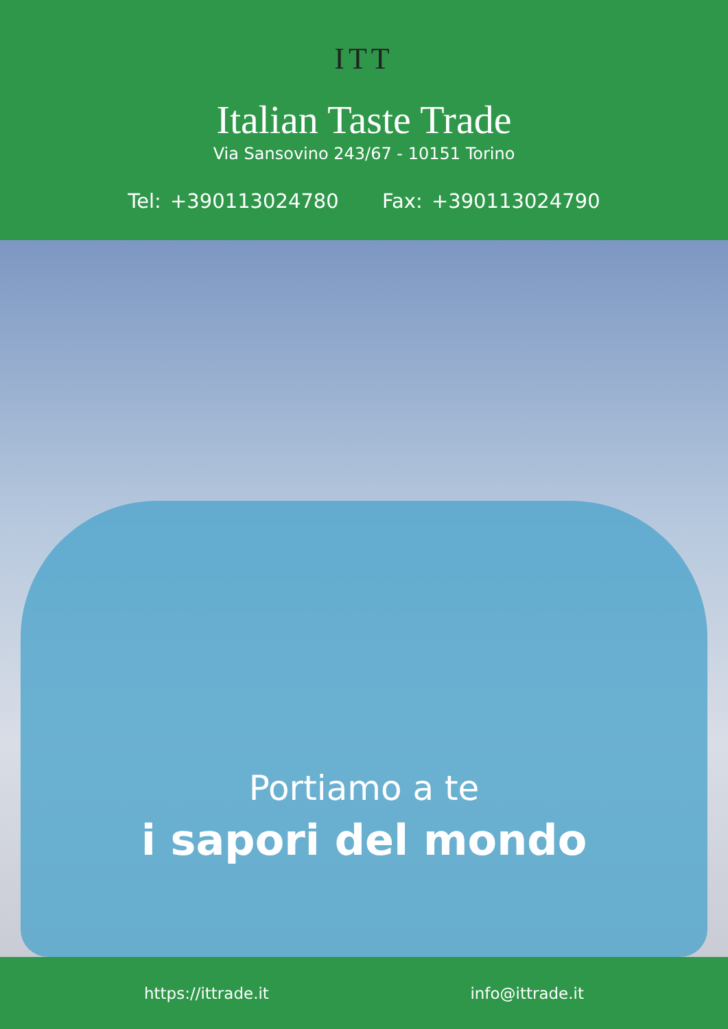ITT
Italian Taste Trade
Via Sansovino 243/67 - 10151 Torino
Tel: +390113024780 Fax: +390113024790
Portiamo a te
i sapori del mondo
https://ittrade.it info@ittrade.it